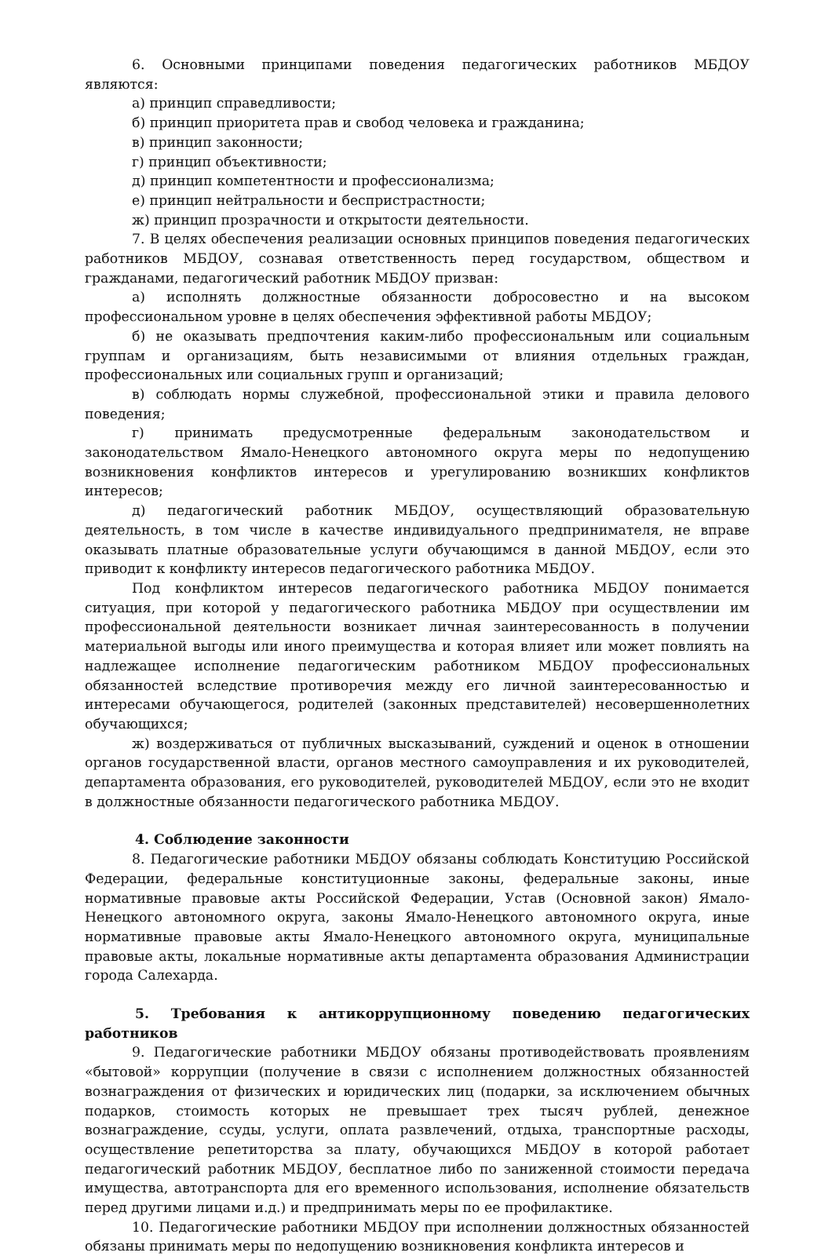6. Основными принципами поведения педагогических работников МБДОУ являются:
а) принцип справедливости;
б) принцип приоритета прав и свобод человека и гражданина;
в) принцип законности;
г) принцип объективности;
д) принцип компетентности и профессионализма;
е) принцип нейтральности и беспристрастности;
ж) принцип прозрачности и открытости деятельности.
7. В целях обеспечения реализации основных принципов поведения педагогических работников МБДОУ, сознавая ответственность перед государством, обществом и гражданами, педагогический работник МБДОУ призван:
а) исполнять должностные обязанности добросовестно и на высоком профессиональном уровне в целях обеспечения эффективной работы МБДОУ;
б) не оказывать предпочтения каким-либо профессиональным или социальным группам и организациям, быть независимыми от влияния отдельных граждан, профессиональных или социальных групп и организаций;
в) соблюдать нормы служебной, профессиональной этики и правила делового поведения;
г) принимать предусмотренные федеральным законодательством и законодательством Ямало-Ненецкого автономного округа меры по недопущению возникновения конфликтов интересов и урегулированию возникших конфликтов интересов;
д) педагогический работник МБДОУ, осуществляющий образовательную деятельность, в том числе в качестве индивидуального предпринимателя, не вправе оказывать платные образовательные услуги обучающимся в данной МБДОУ, если это приводит к конфликту интересов педагогического работника МБДОУ.
Под конфликтом интересов педагогического работника МБДОУ понимается ситуация, при которой у педагогического работника МБДОУ при осуществлении им профессиональной деятельности возникает личная заинтересованность в получении материальной выгоды или иного преимущества и которая влияет или может повлиять на надлежащее исполнение педагогическим работником МБДОУ профессиональных обязанностей вследствие противоречия между его личной заинтересованностью и интересами обучающегося, родителей (законных представителей) несовершеннолетних обучающихся;
ж) воздерживаться от публичных высказываний, суждений и оценок в отношении органов государственной власти, органов местного самоуправления и их руководителей, департамента образования, его руководителей, руководителей МБДОУ, если это не входит в должностные обязанности педагогического работника МБДОУ.
4. Соблюдение законности
8. Педагогические работники МБДОУ обязаны соблюдать Конституцию Российской Федерации, федеральные конституционные законы, федеральные законы, иные нормативные правовые акты Российской Федерации, Устав (Основной закон) Ямало-Ненецкого автономного округа, законы Ямало-Ненецкого автономного округа, иные нормативные правовые акты Ямало-Ненецкого автономного округа, муниципальные правовые акты, локальные нормативные акты департамента образования Администрации города Салехарда.
5. Требования к антикоррупционному поведению педагогических работников
9. Педагогические работники МБДОУ обязаны противодействовать проявлениям «бытовой» коррупции (получение в связи с исполнением должностных обязанностей вознаграждения от физических и юридических лиц (подарки, за исключением обычных подарков, стоимость которых не превышает трех тысяч рублей, денежное вознаграждение, ссуды, услуги, оплата развлечений, отдыха, транспортные расходы, осуществление репетиторства за плату, обучающихся МБДОУ в которой работает педагогический работник МБДОУ, бесплатное либо по заниженной стоимости передача имущества, автотранспорта для его временного использования, исполнение обязательств перед другими лицами и.д.) и предпринимать меры по ее профилактике.
10. Педагогические работники МБДОУ при исполнении должностных обязанностей обязаны принимать меры по недопущению возникновения конфликта интересов и